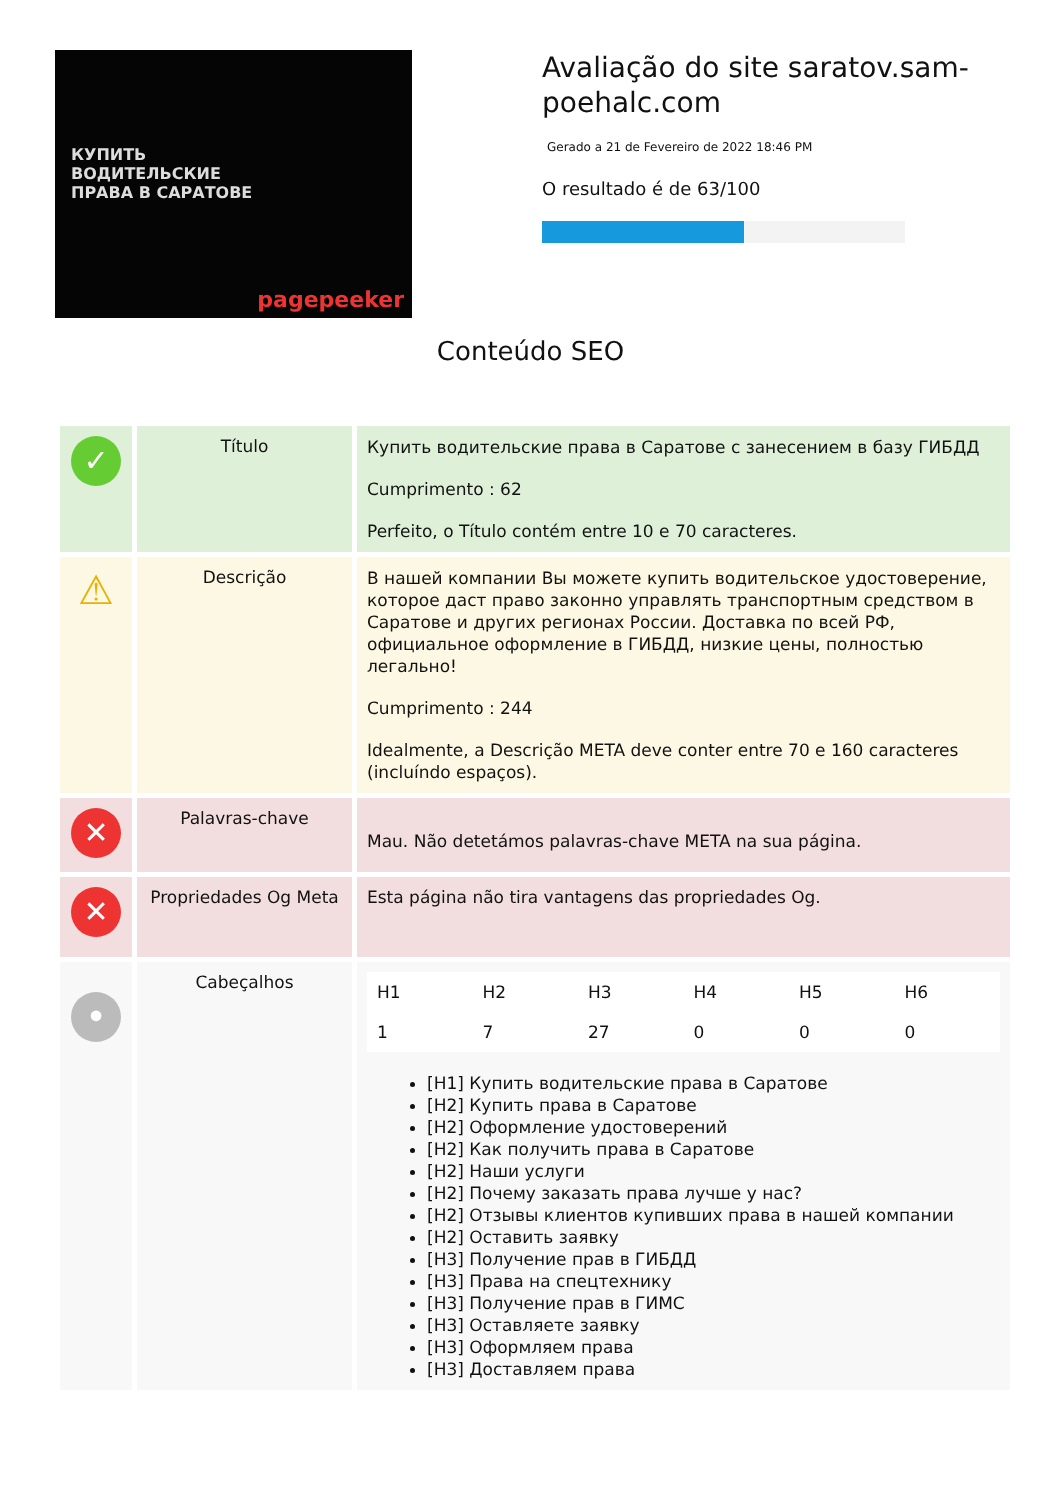КУПИТЬ
ВОДИТЕЛЬСКИЕ
ПРАВА В САРАТОВЕ
pagepeeker
Avaliação do site saratov.sam-poehalc.com
Gerado a 21 de Fevereiro de 2022 18:46 PM
O resultado é de 63/100
Conteúdo SEO
| ✓ | Título | Купить водительские права в Саратове с занесением в базу ГИБДД Cumprimento : 62 Perfeito, o Título contém entre 10 e 70 caracteres. |
| ⚠ | Descrição | В нашей компании Вы можете купить водительское удостоверение, которое даст право законно управлять транспортным средством в Саратове и других регионах России. Доставка по всей РФ, официальное оформление в ГИБДД, низкие цены, полностью легально! Cumprimento : 244 Idealmente, a Descrição META deve conter entre 70 e 160 caracteres (incluíndo espaços). |
| ✕ | Palavras-chave | Mau. Não detetámos palavras-chave META na sua página. |
| ✕ | Propriedades Og Meta | Esta página não tira vantagens das propriedades Og. |
| • | Cabeçalhos | / H1 / H2 / H3 / H4 / H5 / H6 / / 1 / 7 / 27 / 0 / 0 / 0 / [H1] Купить водительские права в Саратове [H2] Купить права в Саратове [H2] Оформление удостоверений [H2] Как получить права в Саратове [H2] Наши услуги [H2] Почему заказать права лучше у нас? [H2] Отзывы клиентов купивших права в нашей компании [H2] Оставить заявку [H3] Получение прав в ГИБДД [H3] Права на спецтехнику [H3] Получение прав в ГИМС [H3] Оставляете заявку [H3] Оформляем права [H3] Доставляем права |